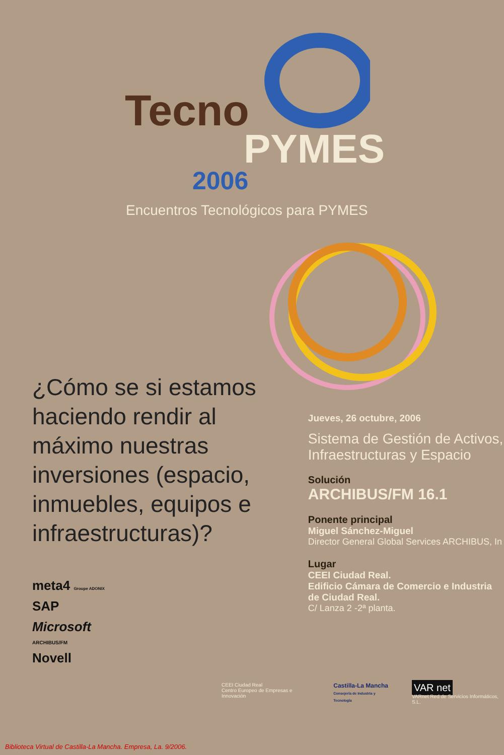Tecno
PYMES
2006
Encuentros Tecnológicos para PYMES
¿Cómo se si estamos haciendo rendir al máximo nuestras inversiones (espacio, inmuebles, equipos e infraestructuras)?
meta4 Groupe ADONIX
SAP
Microsoft
ARCHIBUS/FM
Novell
Jueves, 26 octubre, 2006
Sistema de Gestión de Activos, Infraestructuras y Espacio
Solución
ARCHIBUS/FM 16.1
Ponente principal
Miguel Sánchez-Miguel
Director General Global Services ARCHIBUS, In
Lugar
CEEI Ciudad Real.
Edificio Cámara de Comercio e Industria de Ciudad Real.
C/ Lanza 2 -2ª planta.
CEEI Ciudad Real
Centro Europeo de Empresas e Innovación
Castilla-La Mancha
Consejería de Industria y Tecnología
VAR net
VARnet Red de Servicios Informáticos, S.L.
Biblioteca Virtual de Castilla-La Mancha. Empresa, La. 9/2006.